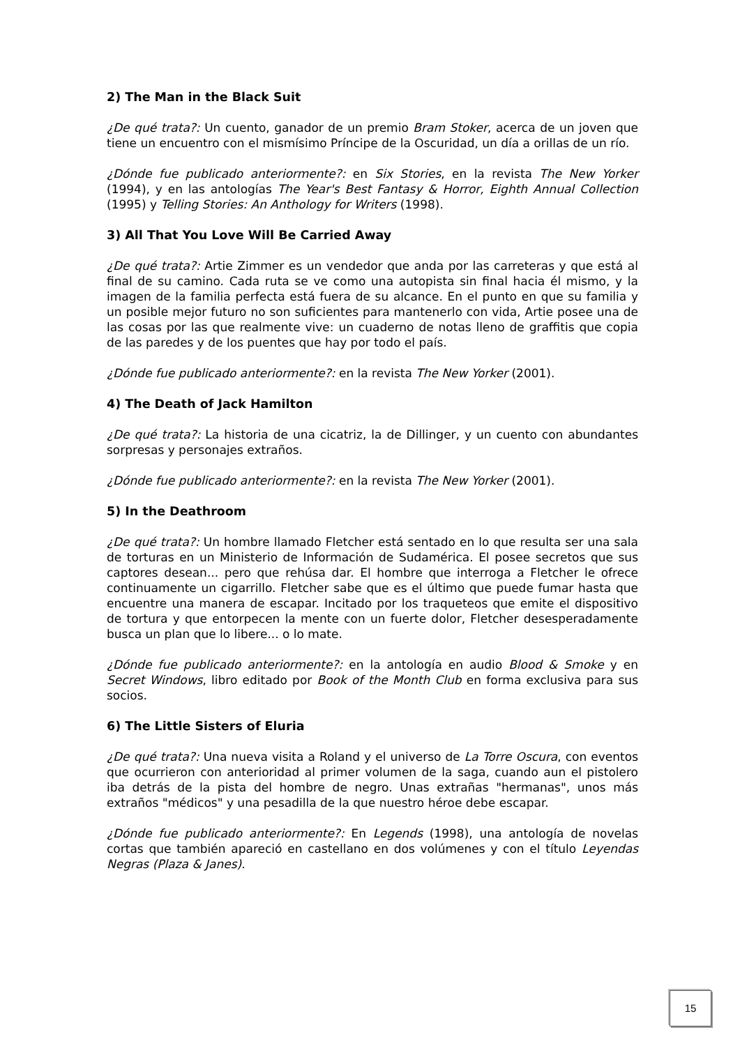2) The Man in the Black Suit
¿De qué trata?: Un cuento, ganador de un premio Bram Stoker, acerca de un joven que tiene un encuentro con el mismísimo Príncipe de la Oscuridad, un día a orillas de un río.
¿Dónde fue publicado anteriormente?: en Six Stories, en la revista The New Yorker (1994), y en las antologías The Year's Best Fantasy & Horror, Eighth Annual Collection (1995) y Telling Stories: An Anthology for Writers (1998).
3) All That You Love Will Be Carried Away
¿De qué trata?: Artie Zimmer es un vendedor que anda por las carreteras y que está al final de su camino. Cada ruta se ve como una autopista sin final hacia él mismo, y la imagen de la familia perfecta está fuera de su alcance. En el punto en que su familia y un posible mejor futuro no son suficientes para mantenerlo con vida, Artie posee una de las cosas por las que realmente vive: un cuaderno de notas lleno de graffitis que copia de las paredes y de los puentes que hay por todo el país.
¿Dónde fue publicado anteriormente?: en la revista The New Yorker (2001).
4) The Death of Jack Hamilton
¿De qué trata?: La historia de una cicatriz, la de Dillinger, y un cuento con abundantes sorpresas y personajes extraños.
¿Dónde fue publicado anteriormente?: en la revista The New Yorker (2001).
5) In the Deathroom
¿De qué trata?: Un hombre llamado Fletcher está sentado en lo que resulta ser una sala de torturas en un Ministerio de Información de Sudamérica. El posee secretos que sus captores desean... pero que rehúsa dar. El hombre que interroga a Fletcher le ofrece continuamente un cigarrillo. Fletcher sabe que es el último que puede fumar hasta que encuentre una manera de escapar. Incitado por los traqueteos que emite el dispositivo de tortura y que entorpecen la mente con un fuerte dolor, Fletcher desesperadamente busca un plan que lo libere... o lo mate.
¿Dónde fue publicado anteriormente?: en la antología en audio Blood & Smoke y en Secret Windows, libro editado por Book of the Month Club en forma exclusiva para sus socios.
6) The Little Sisters of Eluria
¿De qué trata?: Una nueva visita a Roland y el universo de La Torre Oscura, con eventos que ocurrieron con anterioridad al primer volumen de la saga, cuando aun el pistolero iba detrás de la pista del hombre de negro. Unas extrañas "hermanas", unos más extraños "médicos" y una pesadilla de la que nuestro héroe debe escapar.
¿Dónde fue publicado anteriormente?: En Legends (1998), una antología de novelas cortas que también apareció en castellano en dos volúmenes y con el título Leyendas Negras (Plaza & Janes).
15